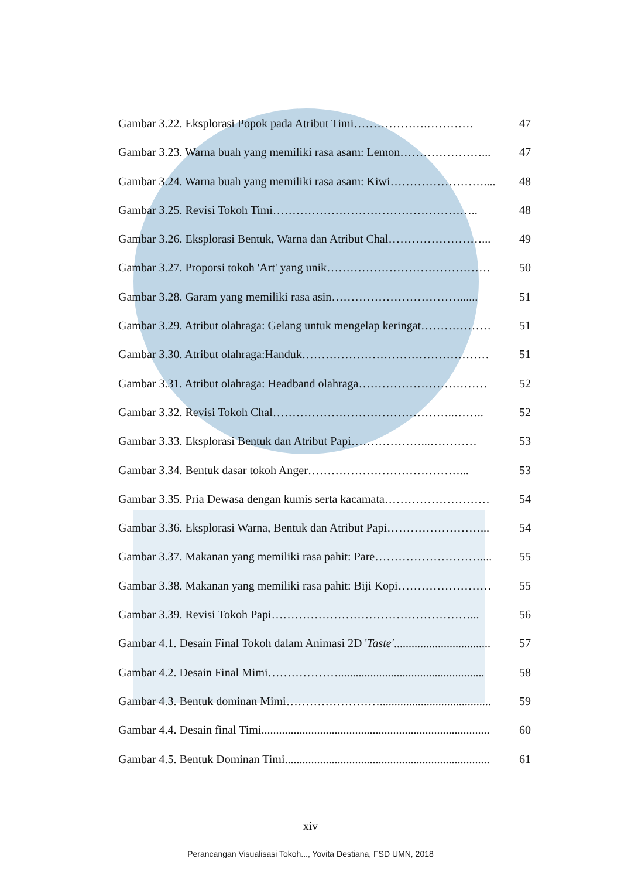Gambar 3.22. Eksplorasi Popok pada Atribut Timi……………….………… 47
Gambar 3.23. Warna buah yang memiliki rasa asam: Lemon…………………... 47
Gambar 3.24. Warna buah yang memiliki rasa asam: Kiwi…………………….... 48
Gambar 3.25. Revisi Tokoh Timi…………………………………………….. 48
Gambar 3.26. Eksplorasi Bentuk, Warna dan Atribut Chal……………………... 49
Gambar 3.27. Proporsi tokoh 'Art' yang unik…………………………………… 50
Gambar 3.28. Garam yang memiliki rasa asin……………………………...... 51
Gambar 3.29. Atribut olahraga: Gelang untuk mengelap keringat……………… 51
Gambar 3.30. Atribut olahraga:Handuk………………………………………… 51
Gambar 3.31. Atribut olahraga: Headband olahraga…………………………… 52
Gambar 3.32. Revisi Tokoh Chal………………………………………..…….. 52
Gambar 3.33. Eksplorasi Bentuk dan Atribut Papi………………...………… 53
Gambar 3.34. Bentuk dasar tokoh Anger…………………………………... 53
Gambar 3.35. Pria Dewasa dengan kumis serta kacamata……………………… 54
Gambar 3.36. Eksplorasi Warna, Bentuk dan Atribut Papi……………………... 54
Gambar 3.37. Makanan yang memiliki rasa pahit: Pare……………………….... 55
Gambar 3.38. Makanan yang memiliki rasa pahit: Biji Kopi…………………… 55
Gambar 3.39. Revisi Tokoh Papi……………………………………………... 56
Gambar 4.1. Desain Final Tokoh dalam Animasi 2D 'Taste'................................. 57
Gambar 4.2. Desain Final Mimi……………….................................................. 58
Gambar 4.3. Bentuk dominan Mimi……………………...................................... 59
Gambar 4.4. Desain final Timi.............................................................................. 60
Gambar 4.5. Bentuk Dominan Timi...................................................................... 61
xiv
Perancangan Visualisasi Tokoh..., Yovita Destiana, FSD UMN, 2018